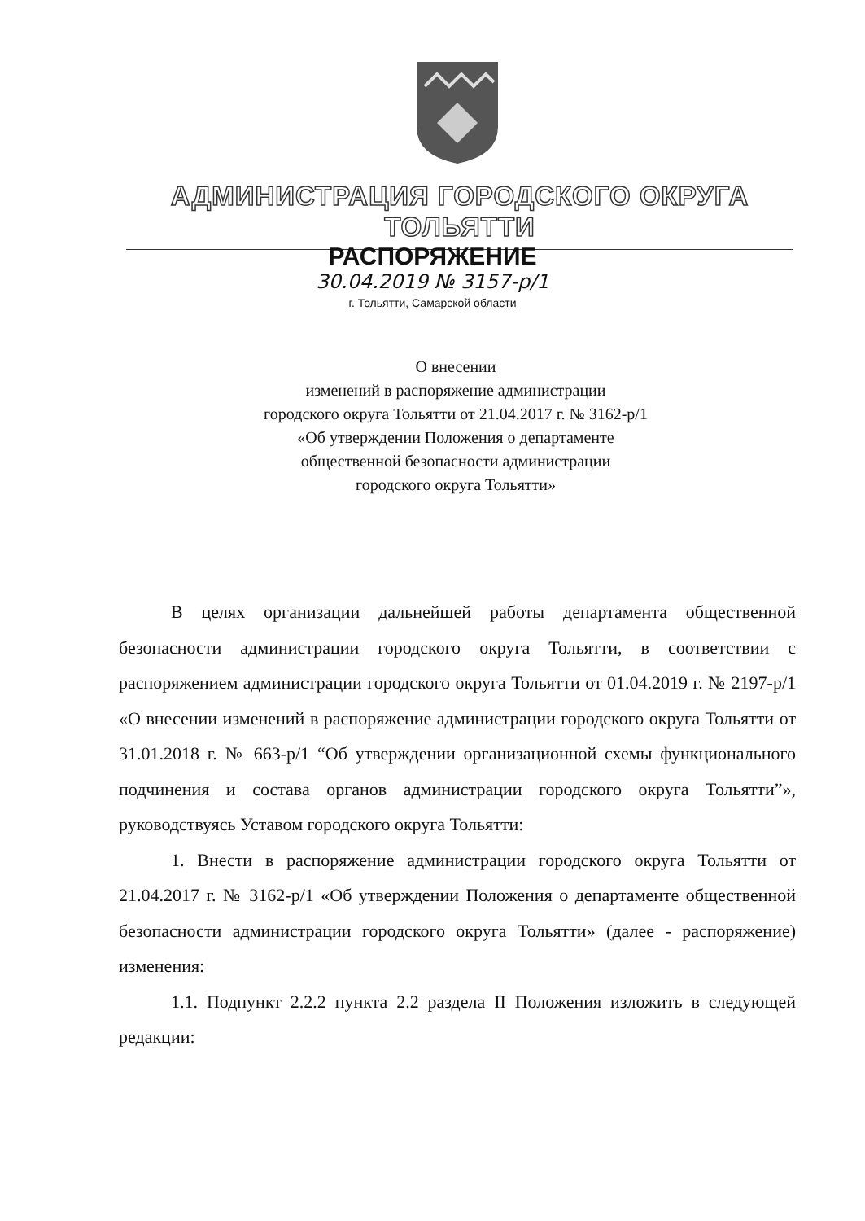АДМИНИСТРАЦИЯ ГОРОДСКОГО ОКРУГА ТОЛЬЯТТИ
РАСПОРЯЖЕНИЕ
30.04.2019 № 3157-р/1
г. Тольятти, Самарской области
О внесении
изменений в распоряжение администрации
городского округа Тольятти от 21.04.2017 г. № 3162-р/1
«Об утверждении Положения о департаменте
общественной безопасности администрации
городского округа Тольятти»
В целях организации дальнейшей работы департамента общественной безопасности администрации городского округа Тольятти, в соответствии с распоряжением администрации городского округа Тольятти от 01.04.2019 г. № 2197-р/1 «О внесении изменений в распоряжение администрации городского округа Тольятти от 31.01.2018 г. № 663-р/1 “Об утверждении организационной схемы функционального подчинения и состава органов администрации городского округа Тольятти”», руководствуясь Уставом городского округа Тольятти:
1. Внести в распоряжение администрации городского округа Тольятти от 21.04.2017 г. № 3162-р/1 «Об утверждении Положения о департаменте общественной безопасности администрации городского округа Тольятти» (далее - распоряжение) изменения:
1.1. Подпункт 2.2.2 пункта 2.2 раздела II Положения изложить в следующей редакции: